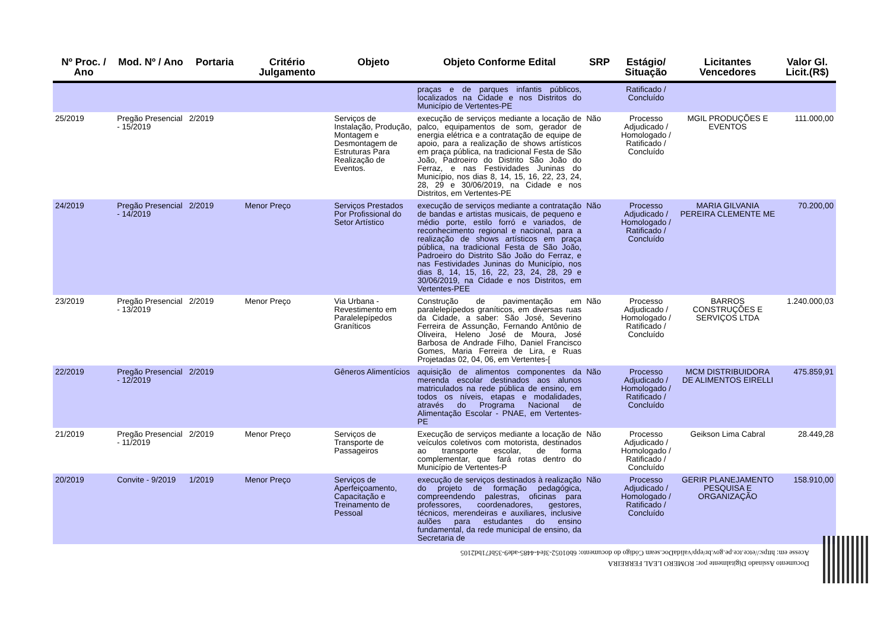| Nº Proc. / Ano | Mod. Nº / Ano | Portaria | Critério Julgamento | Objeto | Objeto Conforme Edital | SRP | Estágio/ Situação | Licitantes Vencedores | Valor Gl. Licit.(R$) |
| --- | --- | --- | --- | --- | --- | --- | --- | --- | --- |
| | | | | | praças e de parques infantis públicos, localizados na Cidade e nos Distritos do Município de Vertentes-PE | | Ratificado / Concluído | | |
| 25/2019 | Pregão Presencial - 15/2019 | 2/2019 | | Serviços de Instalação, Produção, Montagem e Desmontagem de Estruturas Para Realização de Eventos. | execução de serviços mediante a locação de palco, equipamentos de som, gerador de energia elétrica e a contratação de equipe de apoio, para a realização de shows artísticos em praça pública, na tradicional Festa de São João, Padroeiro do Distrito São João do Ferraz, e nas Festividades Juninas do Município, nos dias 8, 14, 15, 16, 22, 23, 24, 28, 29 e 30/06/2019, na Cidade e nos Distritos, em Vertentes-PE | Não | Processo Adjudicado / Homologado / Ratificado / Concluído | MGIL PRODUÇÕES E EVENTOS | 111.000,00 |
| 24/2019 | Pregão Presencial - 14/2019 | 2/2019 | Menor Preço | Serviços Prestados Por Profissional do Setor Artístico | execução de serviços mediante a contratação de bandas e artistas musicais, de pequeno e médio porte, estilo forró e variados, de reconhecimento regional e nacional, para a realização de shows artísticos em praça pública, na tradicional Festa de São João, Padroeiro do Distrito São João do Ferraz, e nas Festividades Juninas do Município, nos dias 8, 14, 15, 16, 22, 23, 24, 28, 29 e 30/06/2019, na Cidade e nos Distritos, em Vertentes-PEE | Não | Processo Adjudicado / Homologado / Ratificado / Concluído | MARIA GILVANIA PEREIRA CLEMENTE ME | 70.200,00 |
| 23/2019 | Pregão Presencial - 13/2019 | 2/2019 | Menor Preço | Via Urbana - Revestimento em Paralelepípedos Graníticos | Construção de pavimentação em paralelepípedos graníticos, em diversas ruas da Cidade, a saber: São José, Severino Ferreira de Assunção, Fernando Antônio de Oliveira, Heleno José de Moura, José Barbosa de Andrade Filho, Daniel Francisco Gomes, Maria Ferreira de Lira, e Ruas Projetadas 02, 04, 06, em Vertentes-[ | Não | Processo Adjudicado / Homologado / Ratificado / Concluído | BARROS CONSTRUÇÕES E SERVIÇOS LTDA | 1.240.000,03 |
| 22/2019 | Pregão Presencial - 12/2019 | 2/2019 | | Gêneros Alimentícios | aquisição de alimentos componentes da merenda escolar destinados aos alunos matriculados na rede pública de ensino, em todos os níveis, etapas e modalidades, através do Programa Nacional de Alimentação Escolar - PNAE, em Vertentes-PE | Não | Processo Adjudicado / Homologado / Ratificado / Concluído | MCM DISTRIBUIDORA DE ALIMENTOS EIRELLI | 475.859,91 |
| 21/2019 | Pregão Presencial - 11/2019 | 2/2019 | Menor Preço | Serviços de Transporte de Passageiros | Execução de serviços mediante a locação de veículos coletivos com motorista, destinados ao transporte escolar, de forma complementar, que fará rotas dentro do Município de Vertentes-P | Não | Processo Adjudicado / Homologado / Ratificado / Concluído | Geikson Lima Cabral | 28.449,28 |
| 20/2019 | Convite - 9/2019 | 1/2019 | Menor Preço | Serviços de Aperfeiçoamento, Capacitação e Treinamento de Pessoal | execução de serviços destinados à realização do projeto de formação pedagógica, compreendendo palestras, oficinas para professores, coordenadores, gestores, técnicos, merendeiras e auxiliares, inclusive aulões para estudantes do ensino fundamental, da rede municipal de ensino, da Secretaria de | Não | Processo Adjudicado / Homologado / Ratificado / Concluído | GERIR PLANEJAMENTO PESQUISA E ORGANIZAÇÃO | 158.910,00 |
Documento Assinado Digitalmente por: ROMERO LEAL FERREIRA
Acesse em: https://etce.tce.pe.gov.br/epp/validaDoc.seam Código do documento: 6b01052-3fe4-4485-ade9-35bf71bd2105